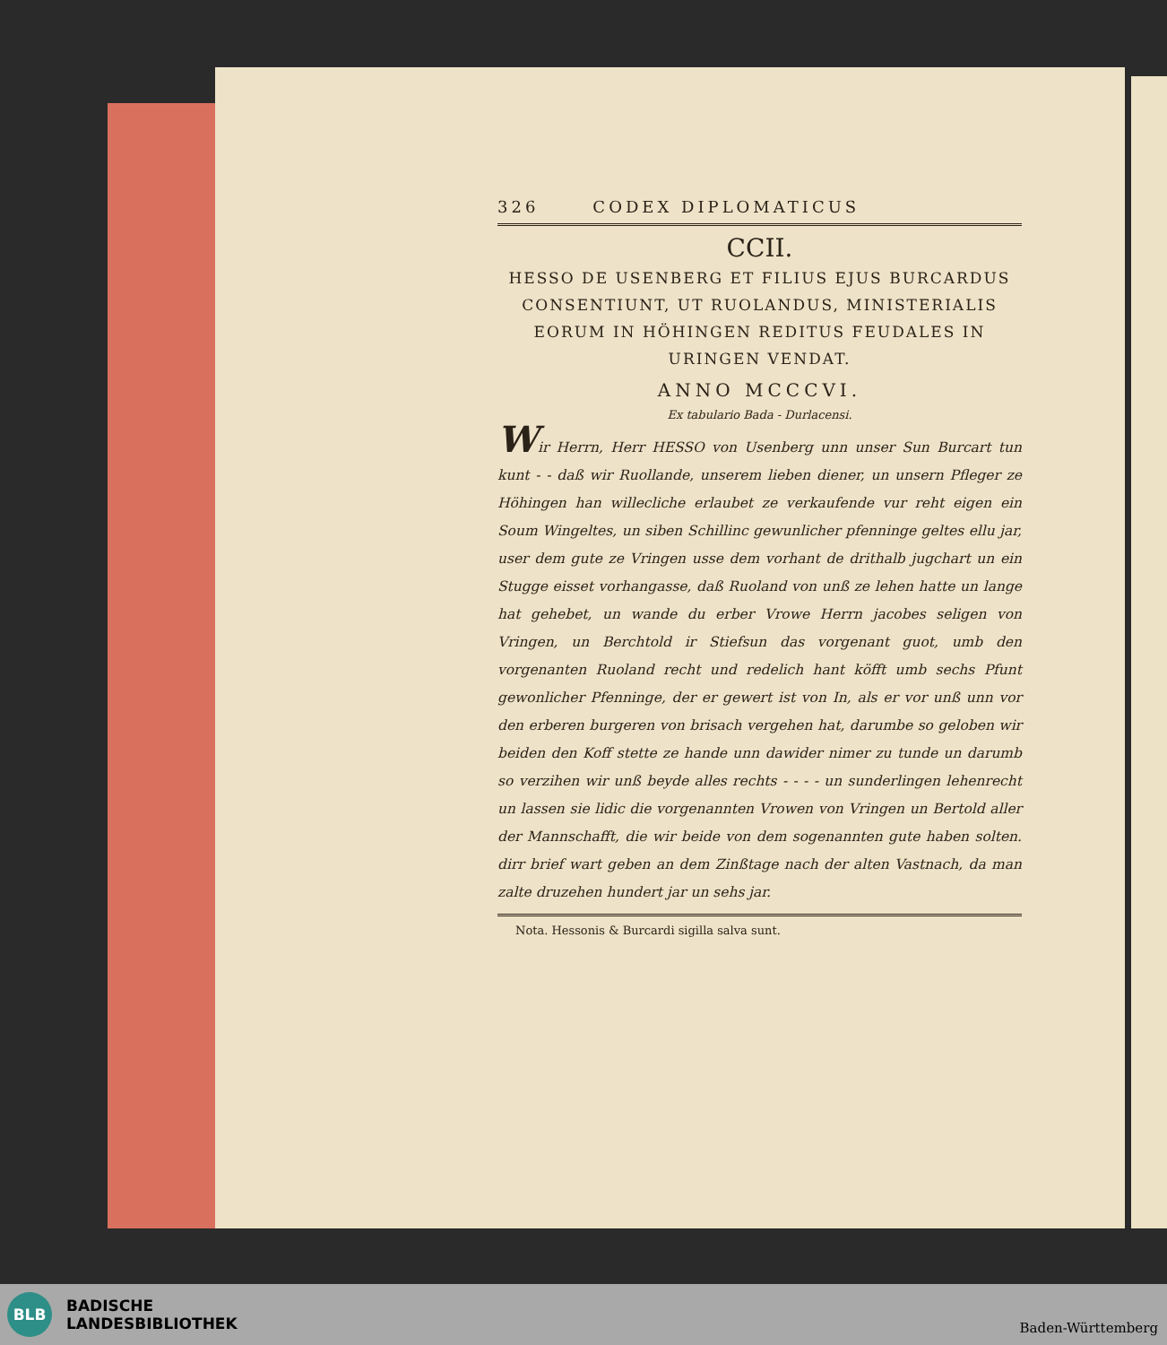326 CODEX DIPLOMATICUS
CCII.
HESSO DE USENBERG ET FILIUS EJUS BURCARDUS CONSENTIUNT, UT RUOLANDUS, MINISTERIALIS EORUM IN HÖHINGEN REDITUS FEUDALES IN URINGEN VENDAT.
ANNO MCCCVI.
Ex tabulario Bada - Durlacensi.
Wir Herrn, Herr HESSO von Usenberg unn unser Sun Burcart tun kunt - - daß wir Ruollande, unserem lieben diener, un unsern Pfleger ze Höhingen han willecliche erlaubet ze verkaufende vur reht eigen ein Soum Wingeltes, un siben Schillinc gewunlicher pfenninge geltes ellu jar, user dem gute ze Vringen usse dem vorhant de drithalb jugchart un ein Stugge eisset vorhangasse, daß Ruoland von unß ze lehen hatte un lange hat gehebet, un wande du erber Vrowe Herrn jacobes seligen von Vringen, un Berchtold ir Stiefsun das vorgenant guot, umb den vorgenanten Ruoland recht und redelich hant köfft umb sechs Pfunt gewonlicher Pfenninge, der er gewert ist von In, als er vor unß unn vor den erberen burgeren von brisach vergehen hat, darumbe so geloben wir beiden den Koff stette ze hande unn dawider nimer zu tunde un darumb so verzihen wir unß beyde alles rechts - - - - un sunderlingen lehenrecht un lassen sie lidic die vorgenannten Vrowen von Vringen un Bertold aller der Mannschafft, die wir beide von dem sogenannten gute haben solten. dirr brief wart geben an dem Zinßtage nach der alten Vastnach, da man zalte druzehen hundert jar un sehs jar.
Nota. Hessonis & Burcardi sigilla salva sunt.
BLB
BADISCHE
LANDESBIBLIOTHEK
Baden-Württemberg